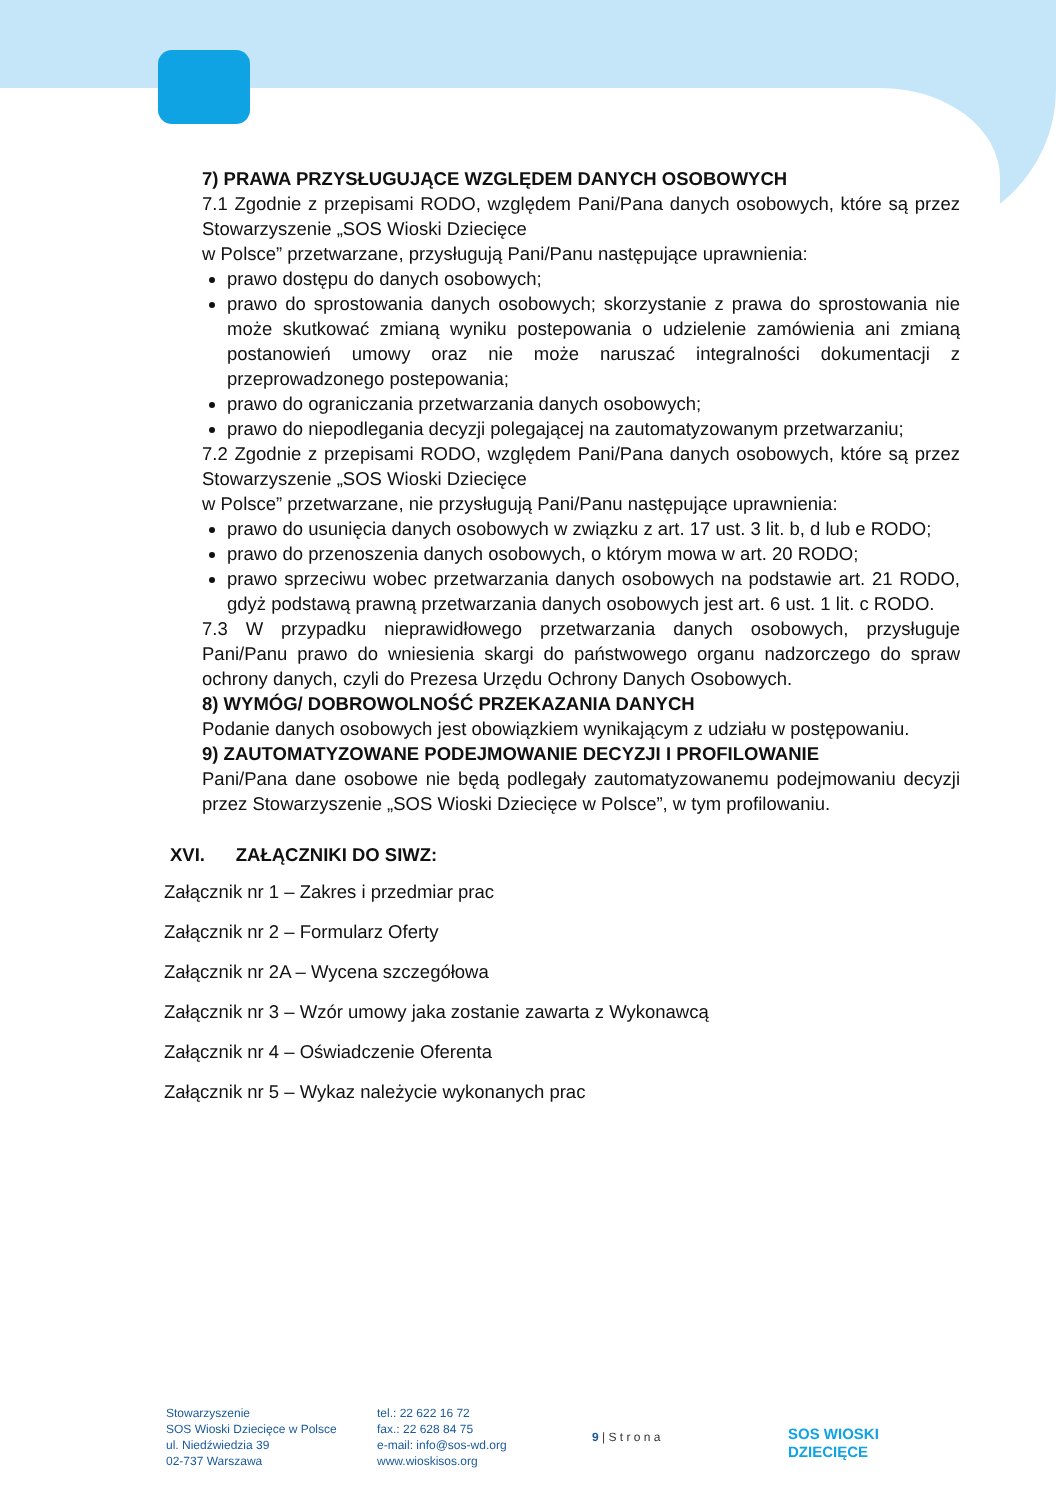7) PRAWA PRZYSŁUGUJĄCE WZGLĘDEM DANYCH OSOBOWYCH
7.1 Zgodnie z przepisami RODO, względem Pani/Pana danych osobowych, które są przez Stowarzyszenie „SOS Wioski Dziecięce
w Polsce” przetwarzane, przysługują Pani/Panu następujące uprawnienia:
prawo dostępu do danych osobowych;
prawo do sprostowania danych osobowych; skorzystanie z prawa do sprostowania nie może skutkować zmianą wyniku postepowania o udzielenie zamówienia ani zmianą postanowień umowy oraz nie może naruszać integralności dokumentacji z przeprowadzonego postepowania;
prawo do ograniczania przetwarzania danych osobowych;
prawo do niepodlegania decyzji polegającej na zautomatyzowanym przetwarzaniu;
7.2 Zgodnie z przepisami RODO, względem Pani/Pana danych osobowych, które są przez Stowarzyszenie „SOS Wioski Dziecięce
w Polsce” przetwarzane, nie przysługują Pani/Panu następujące uprawnienia:
prawo do usunięcia danych osobowych w związku z art. 17 ust. 3 lit. b, d lub e RODO;
prawo do przenoszenia danych osobowych, o którym mowa w art. 20 RODO;
prawo sprzeciwu wobec przetwarzania danych osobowych na podstawie art. 21 RODO, gdyż podstawą prawną przetwarzania danych osobowych jest art. 6 ust. 1 lit. c RODO.
7.3 W przypadku nieprawidłowego przetwarzania danych osobowych, przysługuje Pani/Panu prawo do wniesienia skargi do państwowego organu nadzorczego do spraw ochrony danych, czyli do Prezesa Urzędu Ochrony Danych Osobowych.
8) WYMÓG/ DOBROWOLNOŚĆ PRZEKAZANIA DANYCH
Podanie danych osobowych jest obowiązkiem wynikającym z udziału w postępowaniu.
9) ZAUTOMATYZOWANE PODEJMOWANIE DECYZJI I PROFILOWANIE
Pani/Pana dane osobowe nie będą podlegały zautomatyzowanemu podejmowaniu decyzji przez Stowarzyszenie „SOS Wioski Dziecięce w Polsce”, w tym profilowaniu.
XVI. ZAŁĄCZNIKI DO SIWZ:
Załącznik nr 1 – Zakres i przedmiar prac
Załącznik nr 2 – Formularz Oferty
Załącznik nr 2A – Wycena szczegółowa
Załącznik nr 3 – Wzór umowy jaka zostanie zawarta z Wykonawcą
Załącznik nr 4 – Oświadczenie Oferenta
Załącznik nr 5 – Wykaz należycie wykonanych prac
Stowarzyszenie
SOS Wioski Dziecięce w Polsce
ul. Niedźwiedzia 39
02-737 Warszawa
tel.: 22 622 16 72
fax.: 22 628 84 75
e-mail: info@sos-wd.org
www.wioskisos.org
9 | S t r o n a
SOS WIOSKI
DZIECIĘCE